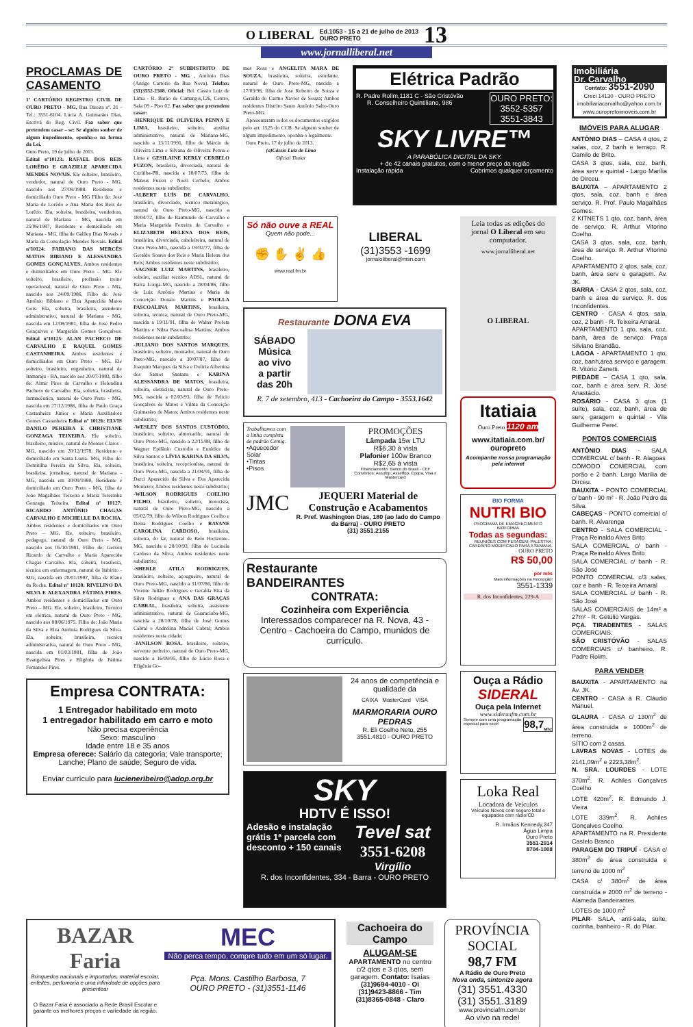O LIBERAL Ed.1053 - 15 a 21 de julho de 2013
OURO PRETO 13
www.jornalliberal.net
PROCLAMAS DE CASAMENTO
1º CARTÓRIO REGISTRO CIVIL DE OURO PRETO - MG, Rua Direita nº. 31 - Tel.: 3551-6104. Lúcia A. Guimarães Dias, Escrivã do Reg. Civil. Faz saber que pretendem casar – se: Se alguém souber de algum impedimento, oponha-o na forma da Lei.
Ouro Preto, 19 de julho de 2013.
Edital nº10123: RAFAEL DOS REIS LORÊDO E GRAZIELE APARECIDA MENDES NOVAIS. Ele solteiro, brasileiro, vendedor, natural de Ouro Preto - MG, nascido aos 27/09/1988. Residente e domiciliado Ouro Preto - MG Filho de: José Maria de Lorêdo e Ana Maria dos Reis de Lorêdo. Ela, solteira, brasileira, vendedora, natural de Mariana - MG, nascida em 25/06/1987, Residente e domiciliado em Mariana - MG, filha de Galileu Dias Novais e Maria da Consolação Mendes Novais. Edital nº10124: FABIANO DAS MERCÊS MATOS BIBIANO E ALESSANDRA GOMES GONÇALVES. Ambos residentes e domiciliados em Ouro Preto – MG. Ele solteiro, brasileiro, profissão treine operacional, natural de Ouro Preto - MG, nascido aos 24/09/1986, Filho de: José Antônio Bibiano e Elza Aparecida Matos Gois. Ela, solteira, brasileira, atendente administrativo, natural de Mariana - MG, nascida em 12/08/1981, filha de José Pedro Gonçalves e Margarida Gomes Gonçalves. Edital nº10125: ALAN PACHECO DE CARVALHO E RAQUEL GOMES CASTANHEIRA. Ambos residentes e domiciliados em Ouro Preto – MG. Ele solteiro, brasileiro, engenheiro, natural de Itamaraju - BA, nascido aos 20/07/1983, filho de: Almir Pires de Carvalho e Helendina Pacheco de Carvalho. Ela, solteira, brasileira, farmacêutica, natural de Ouro Preto - MG, nascida em 27/12/1986, filha de Paulo Graça Castanheira Júnior e Maria Auxiliadora Gomes Castanheira Edital nº 10126: ELVIS DANILO PEREIRA E CHRISTIANE GONZAGA TEIXEIRA. Ele solteiro, brasileiro, músico, natural de Montes Claros - MG, nascido em 20/12/1978. Residente e domiciliado em Santa Luzia- MG, Filho de: Domitilha Pereira da Silva. Ela, solteira, brasileira, jornalista, natural de Mariana - MG, nascida em 30/09/1980, Residente e domiciliado em Ouro Preto - MG, filha de João Magalhães Teixeira e Maria Terezinha Gonzaga Teixeira. Edital nº 10127: RICARDO ANTÔNIO CHAGAS CARVALHO E MICHELLE DA ROCHA. Ambos residentes e domiciliados em Ouro Preto – MG. Ele, solteiro, brasileiro, pedagogo, natural de Ouro Preto - MG, nascido aos 05/10/1981, Filho de: Gerson Ricardo de Carvalho e Maria Aparecida Chagas Carvalho. Ela, solteira, brasileira, técnica em enfermagem, natural de Itabirito - MG, nascida em 20/01/1987, filha de Elane da Rocha. Edital nº 10128: RIVELINO DA SILVA E ALEXANDRA FÁTIMA PIRES. Ambos residentes e domiciliados em Ouro Preto – MG. Ele, solteiro, brasileiro, Técnico em elétrica, natural de Ouro Preto - MG, nascido aos 08/06/1975. Filho de: João Maria da Silva e Elza Antônia Rodrigues da Silva. Ela, solteira, brasileira, técnica administrativa, natural de Ouro Preto - MG, nascida em 01/03/1981, filha de João Evangelista Pires e Efigênia de Fátima Fernandes Pires.
CARTÓRIO 2º SUBDISTRITO DE OURO PRETO - MG , Antônio Dias (Antigo Cartório da Rua Nova). Telefax: (31)3552-2508. Oficial: Bel. Cássio Luiz de Lima - R. Barão de Camargos,126, Centro, Sala 09 - Piso 02. Faz saber que pretendem casar:
-HENRIQUE DE OLIVEIRA PENNA E LIMA, brasileiro, solteiro, auxiliar administrativo, natural de Mariana-MG, nascido a 13/11/1991, filho de Márcio de Oliveira Lima e Silvana de Oliveira Penna e Lima e GESILAINE KERLY CERBELO FUZON, brasileira, divorciada, natural de Curitiba-PR, nascida a 18/07/73, filha de Mateus Fuzon e Noeli Cerbelo; Ambos residentes neste subdistrito;
-ALBERT LUÍS DE CARVALHO, brasileiro, divorciado, técnico metalúrgico, natural de Ouro Preto-MG, nascido a 18/04/72, filho de Raimundo de Carvalho e Maria Margarida Ferreira de Carvalho e ELIZABETH HELENA DOS REIS, brasileira, divorciada, cabeleireira, natural de Ouro Preto-MG, nascida a 19/02/77, filha de Geraldo Soares dos Reis e Maria Helena dos Reis; Ambos residentes neste subdistrito;
-VAGNER LUIZ MARTINS, brasileiro, solteiro, auxiliar técnico ADSL, natural de Barra Longa-MG, nascido a 28/04/86, filho de Luiz Antônio Martins e Maria da Conceição Donato Martins e PAOLLA PASCOALINA MARTINS, brasileira, solteira, técnica, natural de Ouro Preto-MG, nascida a 19/11/91, filha de Walter Profeta Martins e Nilza Pascoalina Martins; Ambos residentes neste subdistrito;
-JULIANO DOS SANTOS MARQUES, brasileiro, solteiro, montador, natural de Ouro Preto-MG, nascido a 30/07/87, filho de Joaquim Marques da Silva e Dolíria Albertina dos Santos Santana e KARINA ALESSANDRA DE MATOS, brasileira, solteira, eletricista, natural de Ouro Preto-MG, nascida a 02/03/93, filha de Felício Gonçalves de Matos e Vilma da Conceição Guimarães de Matos; Ambos residentes neste subdistrito;
-WESLEY DOS SANTOS CUSTÓDIO, brasileiro, solteiro, almoxarife, natural de Ouro Preto-MG, nascido a 22/11/88, filho de Wagner Epifânio Custódio e Eunidice da Silva Santos e LÍVIA KARINA DA SILVA, brasileira, solteira, recepcionista, natural de Ouro Preto-MG, nascida a 21/04/91, filha de Darci Aparecido da Silva e Eva Aparecida Monteiro; Ambos residentes neste subdistrito;
-WILSON RODRIGUES COELHO FILHO, brasileiro, solteiro, motorista, natural de Ouro Preto-MG, nascido a 05/02/79, filho de Wilson Rodrigues Coelho e Delza Rodrigues Coelho e RAYANE CAROLINA CARDOSO, brasileira, solteira, do lar, natural de Belo Horizonte-MG, nascida a 28/10/93, filha de Lucinéia Cardoso da Silva; Ambos residentes neste subdistrito;
-SHERLE ATILA RODRIGUES, brasileiro, solteiro, açougueiro, natural de Ouro Preto-MG, nascido a 31/07/86, filho de Vicente Julião Rodrigues e Geralda Rita da Silva Rodrigues e ANA DAS GRAÇAS CABRAL, brasileira, solteira, assistente administrativo, natural de Guaraciaba-MG, nascida a 28/10/78, filha de José Gomes Cabral e Andrelina Maciel Cabral; Ambos residentes nesta cidade;
-JANILSON ROSA, brasileiro, solteiro, servente pedreiro, natural de Ouro Preto-MG, nascido a 16/09/95, filho de Lúcio Rosa e Efigênia Go-
Empresa CONTRATA:
1 Entregador habilitado em moto
1 entregador habilitado em carro e moto
Não precisa experiência
Sexo: masculino
Idade entre 18 e 35 anos
Empresa oferece: Salário da categoria; Vale transporte; Lanche; Plano de saúde; Seguro de vida.
Enviar currículo para lucieneribeiro@adop.org.br
mes Rosa e ANGELITA MARA DE SOUZA, brasileira, solteira, estudante, natural de Ouro Preto-MG, nascida a 17/03/96, filha de José Roberto de Souza e Geralda do Carmo Xavier de Souza; Ambos residentes Distrito Santo Antônio Salto-Ouro Preto-MG.
Apresentaram todos os documentos exigidos pelo art. 1525 do CCB. Se alguém souber de algum impedimento, oponha-o legalmente.
Ouro Preto, 17 de julho de 2013.
(a)Cássio Luiz de Lima
Oficial Titular
Elétrica Padrão
R. Padre Rolim,1181 C - São Cristóvão
R. Conselheiro Quintiliano, 986 OURO PRETO:
3552-5357
3551-3843
SKY LIVRE™
A PARABÓLICA DIGITAL DA SKY.
+ de 42 canais gratuitos, com o menor preço da região
Instalação rápida Cobrimos qualquer orçamento
Só não ouve a REAL
Quem não pode...
✊ ✋ ✌ 👍
www.real.fm.br
LIBERAL
(31)3553 -1699
jornaloliberal@msn.com
Restaurante DONA EVA
SÁBADO
Música
ao vivo
a partir
das 20h
R. 7 de setembro, 413 - Cachoeira do Campo - 3553.1642
Trabalhamos com a linha completa de padrão Cemig.
•Aquecedor Solar
•Tintas
•Pisos
PROMOÇÕES
Lâmpada 15w LTU
R$6,30 à vista
Plafonier 100w Branco
R$2,65 à vista
Financiamento: Banco do Brasil - CEF
Convênios: Assufop, Assetfop, Coopa, Visa e Mastercard
JMC
JEQUERI Material de Construção e Acabamentos
R. Pref. Washington Dias, 180 (ao lado do Campo da Barra) - OURO PRETO
(31) 3551.2155
Restaurante
BANDEIRANTES
CONTRATA:
Cozinheira com Experiência
Interessados comparecer na R. Nova, 43 - Centro - Cachoeira do Campo, munidos de currículo.
24 anos de competência e qualidade da
CAIXA MasterCard VISA
MARMORARIA OURO PEDRAS
R. Eli Coelho Neto, 255
3551.4810 - OURO PRETO
SKY
HDTV É ISSO!
Adesão e instalação grátis 1ª parcela com desconto + 150 canais
Tevel sat
3551-6208
Virgílio
R. dos Inconfidentes, 334 - Barra - OURO PRETO
Leia todas as edições do jornal O Liberal em seu computador.
www.jornalliberal.net
O LIBERAL
Itatiaia
Ouro Preto 1120 am
www.itatiaia.com.br/ ouropreto
Acompanhe nossa programação pela internet
BIO FORMA
NUTRI BIO
PROGRAMA DE EMAGRECIMENTO BIOFORMA
Todas as segundas:
REUNIÕES COM PESAGEM; PALESTRA; CARDÁPIO MODIFICADO PARA A SEMANA.
OURO PRETO
R$ 50,00
por mês
Mais informações na Recepção!
3551-1339
R. dos Inconfidentes, 229-A
Ouça a Rádio
SIDERAL
Ouça pela Internet
www.siderалfm.com.br
Sempre com uma programação especial para você! 98,7<sub>Mhz</sub>
Loka Real
Locadora de Veículos
Veículos Novos com seguro total e equipados com rádio/CD
R. Irmãos Kennedy,247
Água Limpa
Ouro Preto
3551-2914
8704-1008
BAZAR Faria
Brinquedos nacionais e importados, material escolar, enfeites, perfumaria e uma infinidade de opções para presentear
O Bazar Faria é associado a Rede Brasil Escolar e garante os melhores preços e variedade da região.
MEC
Não perca tempo, compre tudo em um só lugar.
Pça. Mons. Castilho Barbosa, 7
OURO PRETO - (31)3551-1146
Cachoeira do Campo
ALUGAM-SE
APARTAMENTO no centro c/2 qtos e 3 qtos, sem garagem. Contato: Isaías
(31)9694-4010 - Oi
(31)9423-8866 - Tim
(31)8365-0848 - Claro
PROVÍNCIA SOCIAL
98,7 FM
A Rádio de Ouro Preto
Nova onda, sintonize agora
(31) 3551.4330
(31) 3551.3189
www.provinciafm.com.br
Ao vivo na rede!
Imobiliária
Dr. Carvalho
Contato: 3551-2090
Creci 14130 - OURO PRETO
imobiliariacarvalho@yahoo.com.br
www.ouropretoimoveis.com.br
IMÓVEIS PARA ALUGAR
ANTÔNIO DIAS – CASA 4 qtos, 2 salas, coz, 2 banh e terraço. R. Camilo de Brito.
CASA 3 qtos, sala, coz, banh, área serv e quintal - Largo Marília de Dirceu.
BAUXITA – APARTAMENTO 2 qtos, sala, coz, banh e área serviço. R. Prof. Paulo Magalhães Gomes.
2 KITNETS 1 qto, coz, banh, área de serviço. R. Arthur Vitorino Coelho.
CASA 3 qtos, sala, coz, banh, área de serviço. R. Arthur Vitorino Coelho.
APARTAMENTO 2 qtos, sala, coz, banh, área serv e garagem. Av. JK.
BARRA - CASA 2 qtos, sala, coz, banh e área de serviço. R. dos Inconfidentes.
CENTRO - CASA 4 qtos, sala, coz, 2 banh - R. Teixeira Amaral.
APARTAMENTO 1 qto, sala, coz, banh, área de serviço. Praça Silviano Brandão.
LAGOA - APARTAMENTO 1 qto, coz, banh,área serviço e garagem. R. Vitório Zanetti.
PIEDADE – CASA 1 qto, sala, coz, banh e área serv. R. José Anastácio.
ROSÁRIO - CASA 3 qtos (1 suíte), sala, coz, banh, área de serv, garagem e quintal - Vila Guilherme Peret.
PONTOS COMERCIAIS
ANTÔNIO DIAS - SALA COMERCIAL c/ banh - R. Alagoas
CÔMODO COMERCIAL com porão e 2 banh. Largo Marília de Dirceu.
BAUXITA - PONTO COMERCIAL c/ banh - 90 m² - R. João Pedro da Silva.
CABEÇAS - PONTO comercial c/ banh. R. Alvarenga
CENTRO - SALA COMERCIAL - Praça Reinaldo Alves Brito
SALA COMERCIAL c/ banh - Praça Reinaldo Alves Brito
SALA COMERCIAL c/ banh - R. São José
PONTO COMERCIAL c/3 salas, coz e banh - R. Teixeira Amaral
SALA COMERCIAL c/ banh - R. São José
SALAS COMERCIAIS de 14m² a 27m² - R. Getúlio Vargas.
PÇA. TIRADENTES - SALAS COMERCIAIS.
SÃO CRISTÓVÃO - SALAS COMERCIAIS c/ banheiro. R. Padre Rolim.
PARA VENDER
BAUXITA - APARTAMENTO na Av. JK.
CENTRO - CASA à R. Cláudio Manuel.
GLAURA - CASA c/ 130m<sup>2</sup> de área construída e 1000m<sup>2</sup> de terreno.
SÍTIO com 2 casas.
LAVRAS NOVAS - LOTES de 2141,09m<sup>2</sup> e 2223,38m<sup>2</sup>.
N. SRA. LOURDES - LOTE 370m<sup>2</sup>. R. Achiles Gonçalves Coelho
LOTE 420m<sup>2</sup>. R. Edmundo J. Vieira
LOTE 339m<sup>2</sup>. R. Achiles Gonçalves Coelho.
APARTAMENTO na R. Presidente Castelo Branco
PARAGEM DO TRIPUÍ - CASA c/ 380m<sup>2</sup> de área construída e terreno de 1000 m<sup>2</sup>
CASA c/ 380m<sup>2</sup> de área construída e 2000 m<sup>2</sup> de terreno - Alameda Bandeirantes.
LOTES de 1000 m<sup>2</sup>
PILAR- SALA, anti-sala, suíte, cozinha, banheiro - R. do Pilar.